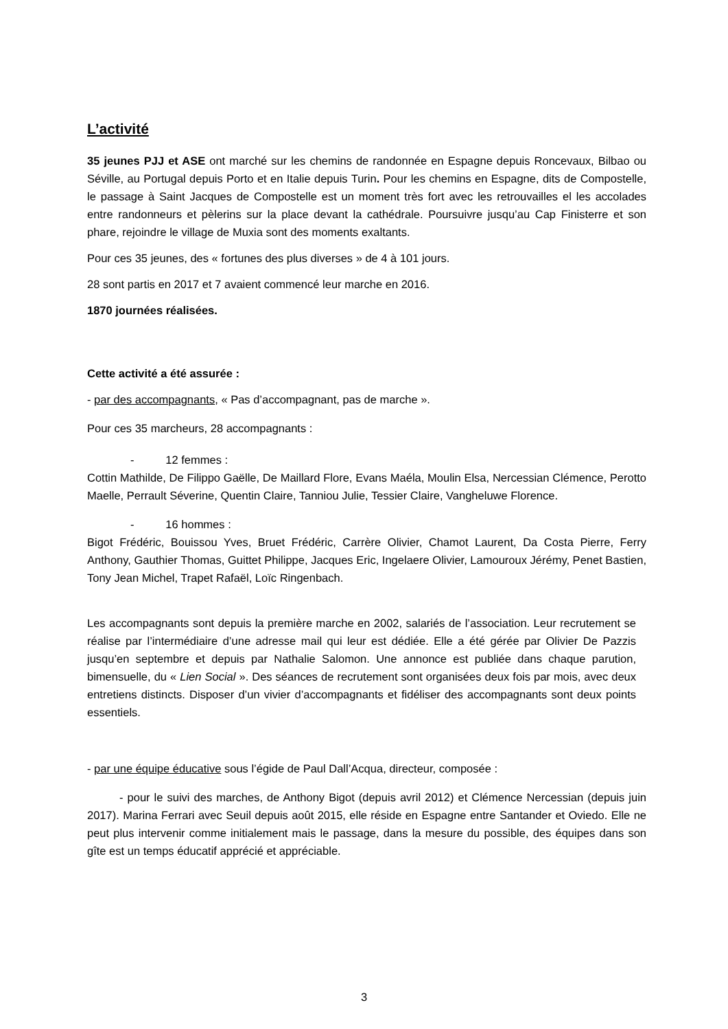L’activité
35 jeunes PJJ et ASE ont marché sur les chemins de randonnée en Espagne depuis Roncevaux, Bilbao ou Séville, au Portugal depuis Porto et en Italie depuis Turin. Pour les chemins en Espagne, dits de Compostelle, le passage à Saint Jacques de Compostelle est un moment très fort avec les retrouvailles el les accolades entre randonneurs et pèlerins sur la place devant la cathédrale. Poursuivre jusqu’au Cap Finisterre et son phare, rejoindre le village de Muxia sont des moments exaltants.
Pour ces 35 jeunes, des « fortunes des plus diverses » de 4 à 101 jours.
28 sont partis en 2017 et 7 avaient commencé leur marche en 2016.
1870 journées réalisées.
Cette activité a été assurée :
- par des accompagnants, « Pas d’accompagnant, pas de marche ».
Pour ces 35 marcheurs, 28 accompagnants :
- 12 femmes :
Cottin Mathilde, De Filippo Gaëlle, De Maillard Flore, Evans Maéla, Moulin Elsa, Nercessian Clémence, Perotto Maelle, Perrault Séverine, Quentin Claire, Tanniou Julie, Tessier Claire, Vangheluwe Florence.
- 16 hommes :
Bigot Frédéric, Bouissou Yves, Bruet Frédéric, Carrère Olivier, Chamot Laurent, Da Costa Pierre, Ferry Anthony, Gauthier Thomas, Guittet Philippe, Jacques Eric, Ingelaere Olivier, Lamouroux Jérémy, Penet Bastien, Tony Jean Michel, Trapet Rafaël, Loïc Ringenbach.
Les accompagnants sont depuis la première marche en 2002, salariés de l’association. Leur recrutement se réalise par l’intermédiaire d’une adresse mail qui leur est dédiée. Elle a été gérée par Olivier De Pazzis jusqu’en septembre et depuis par Nathalie Salomon. Une annonce est publiée dans chaque parution, bimensuelle, du « Lien Social ». Des séances de recrutement sont organisées deux fois par mois, avec deux entretiens distincts. Disposer d’un vivier d’accompagnants et fidéliser des accompagnants sont deux points essentiels.
- par une équipe éducative sous l’égide de Paul Dall’Acqua, directeur, composée :
- pour le suivi des marches, de Anthony Bigot (depuis avril 2012) et Clémence Nercessian (depuis juin 2017). Marina Ferrari avec Seuil depuis août 2015, elle réside en Espagne entre Santander et Oviedo. Elle ne peut plus intervenir comme initialement mais le passage, dans la mesure du possible, des équipes dans son gîte est un temps éducatif apprécié et appréciable.
3